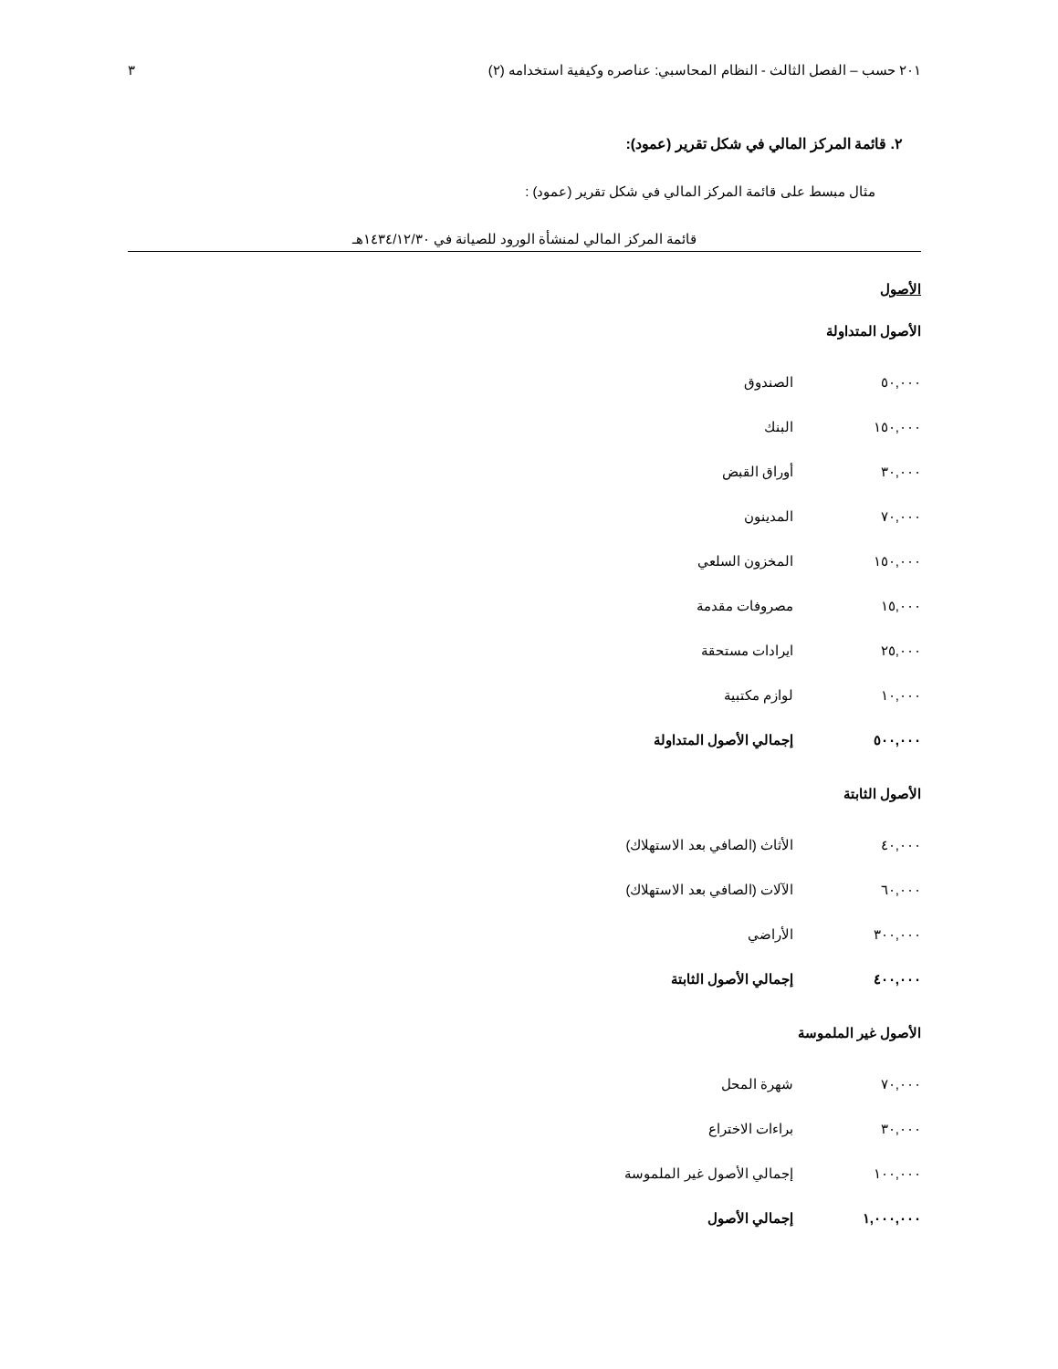٢٠١ حسب – الفصل الثالث - النظام المحاسبي: عناصره وكيفية استخدامه (٢) ٣
٢. قائمة المركز المالي في شكل تقرير (عمود):
مثال مبسط على قائمة المركز المالي في شكل تقرير (عمود) :
قائمة المركز المالي لمنشأة الورود للصيانة في ١٤٣٤/١٢/٣٠هـ
الأصول
الأصول المتداولة
| ٥٠,٠٠٠ | الصندوق |
| ١٥٠,٠٠٠ | البنك |
| ٣٠,٠٠٠ | أوراق القبض |
| ٧٠,٠٠٠ | المدينون |
| ١٥٠,٠٠٠ | المخزون السلعي |
| ١٥,٠٠٠ | مصروفات مقدمة |
| ٢٥,٠٠٠ | ايرادات مستحقة |
| ١٠,٠٠٠ | لوازم مكتبية |
| ٥٠٠,٠٠٠ | إجمالي الأصول المتداولة |
الأصول الثابتة
| ٤٠,٠٠٠ | الأثاث (الصافي بعد الاستهلاك) |
| ٦٠,٠٠٠ | الآلات (الصافي بعد الاستهلاك) |
| ٣٠٠,٠٠٠ | الأراضي |
| ٤٠٠,٠٠٠ | إجمالي الأصول الثابتة |
الأصول غير الملموسة
| ٧٠,٠٠٠ | شهرة المحل |
| ٣٠,٠٠٠ | براءات الاختراع |
| ١٠٠,٠٠٠ | إجمالي الأصول غير الملموسة |
| ١,٠٠٠,٠٠٠ | إجمالي الأصول |